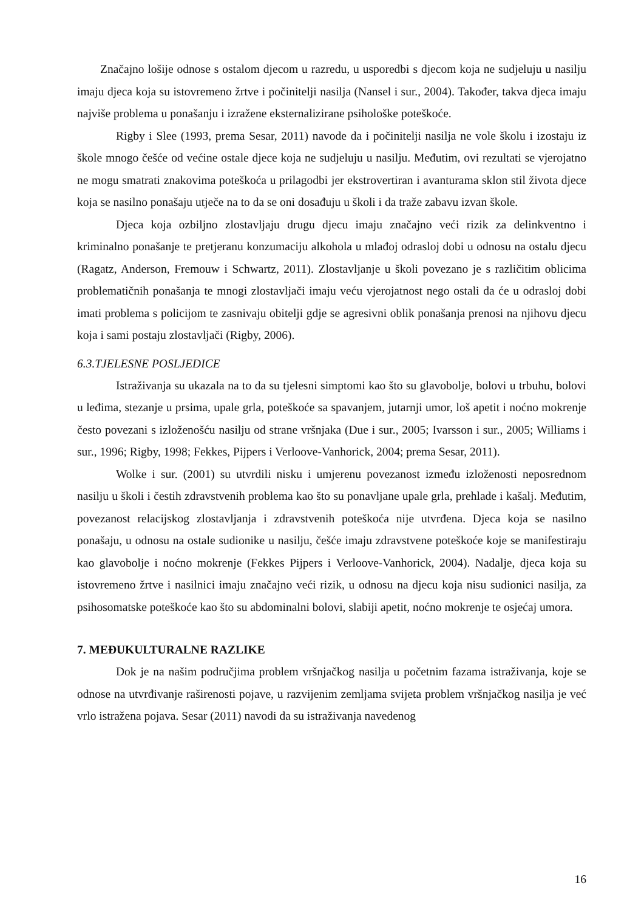Značajno lošije odnose s ostalom djecom u razredu, u usporedbi s djecom koja ne sudjeluju u nasilju imaju djeca koja su istovremeno žrtve i počinitelji nasilja (Nansel i sur., 2004). Također, takva djeca imaju najviše problema u ponašanju i izražene eksternalizirane psihološke poteškoće.
Rigby i Slee (1993, prema Sesar, 2011) navode da i počinitelji nasilja ne vole školu i izostaju iz škole mnogo češće od većine ostale djece koja ne sudjeluju u nasilju. Međutim, ovi rezultati se vjerojatno ne mogu smatrati znakovima poteškoća u prilagodbi jer ekstrovertiran i avanturama sklon stil života djece koja se nasilno ponašaju utječe na to da se oni dosađuju u školi i da traže zabavu izvan škole.
Djeca koja ozbiljno zlostavljaju drugu djecu imaju značajno veći rizik za delinkventno i kriminalno ponašanje te pretjeranu konzumaciju alkohola u mlađoj odrasloj dobi u odnosu na ostalu djecu (Ragatz, Anderson, Fremouw i Schwartz, 2011). Zlostavljanje u školi povezano je s različitim oblicima problematičnih ponašanja te mnogi zlostavljači imaju veću vjerojatnost nego ostali da će u odrasloj dobi imati problema s policijom te zasnivaju obitelji gdje se agresivni oblik ponašanja prenosi na njihovu djecu koja i sami postaju zlostavljači (Rigby, 2006).
6.3.TJELESNE POSLJEDICE
Istraživanja su ukazala na to da su tjelesni simptomi kao što su glavobolje, bolovi u trbuhu, bolovi u leđima, stezanje u prsima, upale grla, poteškoće sa spavanjem, jutarnji umor, loš apetit i noćno mokrenje često povezani s izloženošću nasilju od strane vršnjaka (Due i sur., 2005; Ivarsson i sur., 2005; Williams i sur., 1996; Rigby, 1998; Fekkes, Pijpers i Verloove-Vanhorick, 2004; prema Sesar, 2011).
Wolke i sur. (2001) su utvrdili nisku i umjerenu povezanost između izloženosti neposrednom nasilju u školi i čestih zdravstvenih problema kao što su ponavljane upale grla, prehlade i kašalj. Međutim, povezanost relacijskog zlostavljanja i zdravstvenih poteškoća nije utvrđena. Djeca koja se nasilno ponašaju, u odnosu na ostale sudionike u nasilju, češće imaju zdravstvene poteškoće koje se manifestiraju kao glavobolje i noćno mokrenje (Fekkes Pijpers i Verloove-Vanhorick, 2004). Nadalje, djeca koja su istovremeno žrtve i nasilnici imaju značajno veći rizik, u odnosu na djecu koja nisu sudionici nasilja, za psihosomatske poteškoće kao što su abdominalni bolovi, slabiji apetit, noćno mokrenje te osjećaj umora.
7. MEĐUKULTURALNE RAZLIKE
Dok je na našim područjima problem vršnjačkog nasilja u početnim fazama istraživanja, koje se odnose na utvrđivanje raširenosti pojave, u razvijenim zemljama svijeta problem vršnjačkog nasilja je već vrlo istražena pojava. Sesar (2011) navodi da su istraživanja navedenog
16